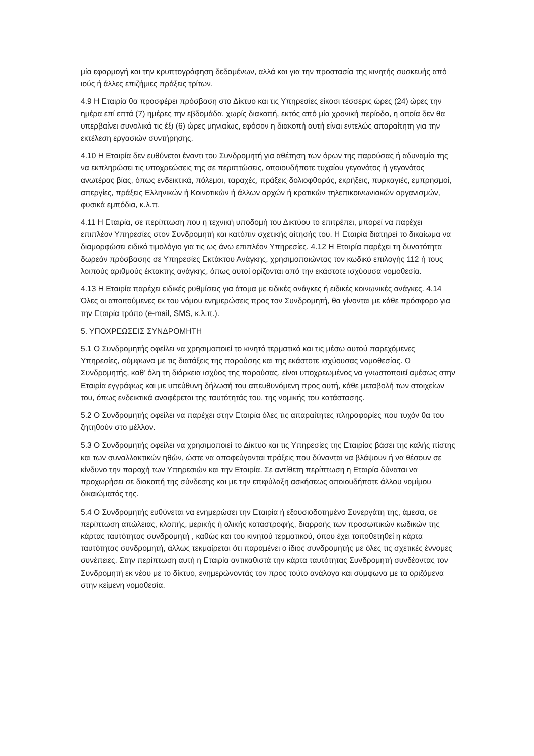μία εφαρμογή και την κρυπτογράφηση δεδομένων, αλλά και για την προστασία της κινητής συσκευής από ιούς ή άλλες επιζήμιες πράξεις τρίτων.
4.9 Η Εταιρία θα προσφέρει πρόσβαση στο Δίκτυο και τις Υπηρεσίες είκοσι τέσσερις ώρες (24) ώρες την ημέρα επί επτά (7) ημέρες την εβδομάδα, χωρίς διακοπή, εκτός από μία χρονική περίοδο, η οποία δεν θα υπερβαίνει συνολικά τις έξι (6) ώρες μηνιαίως, εφόσον η διακοπή αυτή είναι εντελώς απαραίτητη για την εκτέλεση εργασιών συντήρησης.
4.10 Η Εταιρία δεν ευθύνεται έναντι του Συνδρομητή για αθέτηση των όρων της παρούσας ή αδυναμία της να εκπληρώσει τις υποχρεώσεις της σε περιπτώσεις, οποιουδήποτε τυχαίου γεγονότος ή γεγονότος ανωτέρας βίας, όπως ενδεικτικά, πόλεμοι, ταραχές, πράξεις δολιοφθοράς, εκρήξεις, πυρκαγιές, εμπρησμοί, απεργίες, πράξεις Ελληνικών ή Κοινοτικών ή άλλων αρχών ή κρατικών τηλεπικοινωνιακών οργανισμών, φυσικά εμπόδια, κ.λ.π.
4.11 Η Εταιρία, σε περίπτωση που η τεχνική υποδομή του Δικτύου το επιτρέπει, μπορεί να παρέχει επιπλέον Υπηρεσίες στον Συνδρομητή και κατόπιν σχετικής αίτησής του. Η Εταιρία διατηρεί το δικαίωμα να διαμορφώσει ειδικό τιμολόγιο για τις ως άνω επιπλέον Υπηρεσίες. 4.12 Η Εταιρία παρέχει τη δυνατότητα δωρεάν πρόσβασης σε Υπηρεσίες Εκτάκτου Ανάγκης, χρησιμοποιώντας τον κωδικό επιλογής 112 ή τους λοιπούς αριθμούς έκτακτης ανάγκης, όπως αυτοί ορίζονται από την εκάστοτε ισχύουσα νομοθεσία.
4.13 Η Εταιρία παρέχει ειδικές ρυθμίσεις για άτομα με ειδικές ανάγκες ή ειδικές κοινωνικές ανάγκες. 4.14 Όλες οι απαιτούμενες εκ του νόμου ενημερώσεις προς τον Συνδρομητή, θα γίνονται με κάθε πρόσφορο για την Εταιρία τρόπο (e-mail, SMS, κ.λ.π.).
5. ΥΠΟΧΡΕΩΣΕΙΣ ΣΥΝΔΡΟΜΗΤΗ
5.1 Ο Συνδρομητής οφείλει να χρησιμοποιεί το κινητό τερματικό και τις μέσω αυτού παρεχόμενες Υπηρεσίες, σύμφωνα με τις διατάξεις της παρούσης και της εκάστοτε ισχύουσας νομοθεσίας. Ο Συνδρομητής, καθ’ όλη τη διάρκεια ισχύος της παρούσας, είναι υποχρεωμένος να γνωστοποιεί αμέσως στην Εταιρία εγγράφως και με υπεύθυνη δήλωσή του απευθυνόμενη προς αυτή, κάθε μεταβολή των στοιχείων του, όπως ενδεικτικά αναφέρεται της ταυτότητάς του, της νομικής του κατάστασης.
5.2 Ο Συνδρομητής οφείλει να παρέχει στην Εταιρία όλες τις απαραίτητες πληροφορίες που τυχόν θα του ζητηθούν στο μέλλον.
5.3 Ο Συνδρομητής οφείλει να χρησιμοποιεί το Δίκτυο και τις Υπηρεσίες της Εταιρίας βάσει της καλής πίστης και των συναλλακτικών ηθών, ώστε να αποφεύγονται πράξεις που δύνανται να βλάψουν ή να θέσουν σε κίνδυνο την παροχή των Υπηρεσιών και την Εταιρία. Σε αντίθετη περίπτωση η Εταιρία δύναται να προχωρήσει σε διακοπή της σύνδεσης και με την επιφύλαξη ασκήσεως οποιουδήποτε άλλου νομίμου δικαιώματός της.
5.4 Ο Συνδρομητής ευθύνεται να ενημερώσει την Εταιρία ή εξουσιοδοτημένο Συνεργάτη της, άμεσα, σε περίπτωση απώλειας, κλοπής, μερικής ή ολικής καταστροφής, διαρροής των προσωπικών κωδικών της κάρτας ταυτότητας συνδρομητή , καθώς και του κινητού τερματικού, όπου έχει τοποθετηθεί η κάρτα ταυτότητας συνδρομητή, άλλως τεκμαίρεται ότι παραμένει ο ίδιος συνδρομητής με όλες τις σχετικές έννομες συνέπειες. Στην περίπτωση αυτή η Εταιρία αντικαθιστά την κάρτα ταυτότητας Συνδρομητή συνδέοντας τον Συνδρομητή εκ νέου με το δίκτυο, ενημερώνοντάς τον προς τούτο ανάλογα και σύμφωνα με τα οριζόμενα στην κείμενη νομοθεσία.